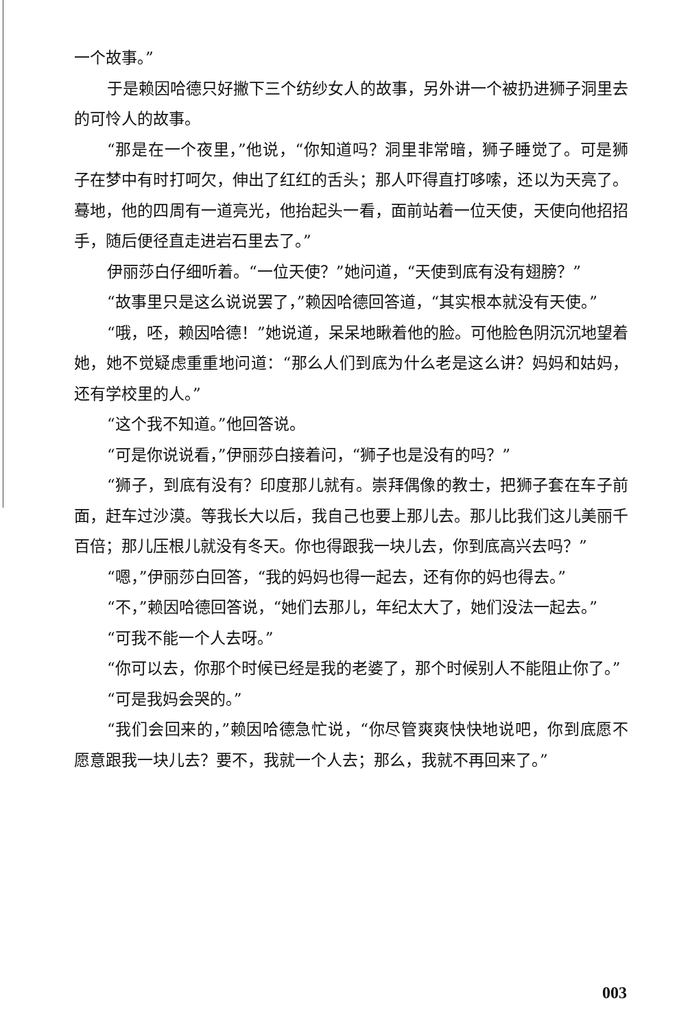一个故事。”
于是赖因哈德只好撇下三个纺纱女人的故事，另外讲一个被扔进狮子洞里去的可怜人的故事。
“那是在一个夜里，”他说，“你知道吗？洞里非常暗，狮子睡觉了。可是狮子在梦中有时打呵欠，伸出了红红的舌头；那人吓得直打哆嗦，还以为天亮了。蓦地，他的四周有一道亮光，他抬起头一看，面前站着一位天使，天使向他招招手，随后便径直走进岩石里去了。”
伊丽莎白仔细听着。“一位天使？”她问道，“天使到底有没有翅膀？”
“故事里只是这么说说罢了，”赖因哈德回答道，“其实根本就没有天使。”
“哦，呸，赖因哈德！”她说道，呆呆地瞅着他的脸。可他脸色阴沉沉地望着她，她不觉疑虑重重地问道：“那么人们到底为什么老是这么讲？妈妈和姑妈，还有学校里的人。”
“这个我不知道。”他回答说。
“可是你说说看，”伊丽莎白接着问，“狮子也是没有的吗？”
“狮子，到底有没有？印度那儿就有。崇拜偶像的教士，把狮子套在车子前面，赶车过沙漠。等我长大以后，我自己也要上那儿去。那儿比我们这儿美丽千百倍；那儿压根儿就没有冬天。你也得跟我一块儿去，你到底高兴去吗？”
“嗯，”伊丽莎白回答，“我的妈妈也得一起去，还有你的妈也得去。”
“不，”赖因哈德回答说，“她们去那儿，年纪太大了，她们没法一起去。”
“可我不能一个人去呀。”
“你可以去，你那个时候已经是我的老婆了，那个时候别人不能阻止你了。”
“可是我妈会哭的。”
“我们会回来的，”赖因哈德急忙说，“你尽管爽爽快快地说吧，你到底愿不愿意跟我一块儿去？要不，我就一个人去；那么，我就不再回来了。”
003